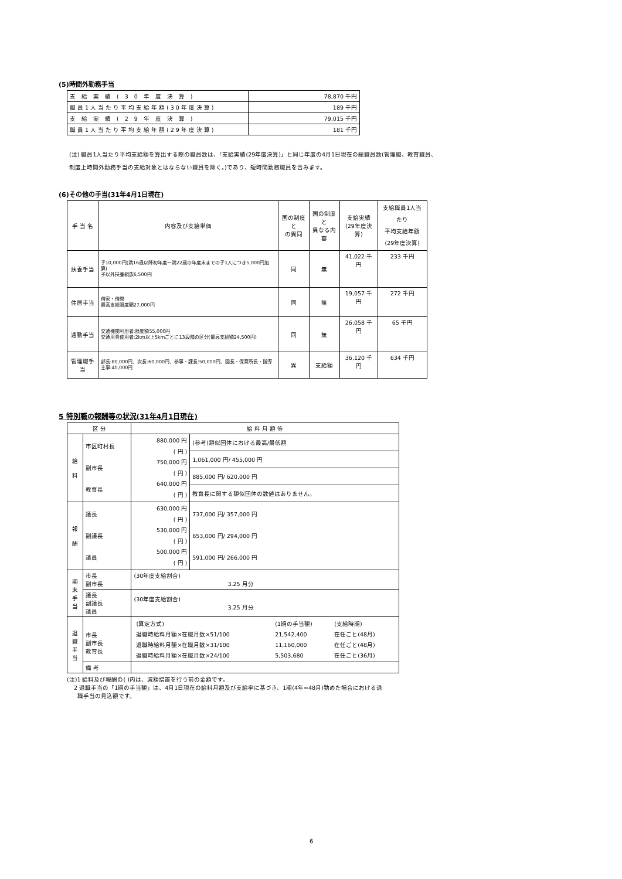(5)時間外勤務手当
| 支給実績(30年度決算) | 78,870 千円 |
| 職員1人当たり平均支給年額(30年度決算) | 189 千円 |
| 支給実績(29年度決算) | 79,015 千円 |
| 職員1人当たり平均支給年額(29年度決算) | 181 千円 |
(注) 職員1人当たり平均支給額を算出する際の職員数は、「支給実績(29年度決算)」と同じ年度の4月1日現在の総職員数(管理職、教育職員、
制度上時間外勤務手当の支給対象とはならない職員を除く。)であり、短時間勤務職員を含みます。
(6)その他の手当(31年4月1日現在)
| 手 当 名 | 内容及び支給単価 | 国の制度と の異同 | 国の制度と 異なる内容 | 支給実績 (29年度決算) | 支給職員1人当たり 平均支給年額 (29年度決算) |
| 扶養手当 | 子10,000円(満16歳以降初年度～満22歳の年度末までの子1人につき5,000円加算) 子以外扶養親族6,500円 | 同 | 無 | 41,022 千円 | 233 千円 |
| 住居手当 | 借家・借間 最高支給限度額27,000円 | 同 | 無 | 19,057 千円 | 272 千円 |
| 通勤手当 | 交通機関利用者:限度額55,000円 交通用具使用者:2km以上5kmごとに13段階の区分(最高支給額24,500円) | 同 | 無 | 26,058 千円 | 65 千円 |
| 管理職手当 | 部長:80,000円、次長:60,000円、参事・課長:50,000円、園長・保育所長・指導主事:40,000円 | 異 | 支給額 | 36,120 千円 | 634 千円 |
5 特別職の報酬等の状況(31年4月1日現在)
| 区 分 | | 給 料 月 額 等 | |
| 給 料 | 市区町村長 副市長 教育長 | 880,000 円 ( 円 ) 750,000 円 ( 円 ) 640,000 円 ( 円 ) | (参考)類似団体における最高/最低額 |
| | | | 1,061,000 円/ 455,000 円 |
| | | | 885,000 円/ 620,000 円 |
| | | | 教育長に関する類似団体の数値はありません。 |
| 報 酬 | 議長 副議長 議員 | 630,000 円 ( 円 ) 530,000 円 ( 円 ) 500,000 円 ( 円 ) | 737,000 円/ 357,000 円 653,000 円/ 294,000 円 591,000 円/ 266,000 円 |
| 期 末 手 当 | 市長 副市長 | (30年度支給割合) 3.25 月分 | |
| | 議長 副議長 議員 | (30年度支給割合) 3.25 月分 | |
| 退 職 手 当 | 市長 副市長 教育長 | / (算定方式) / (1期の手当額) / (支給時期) / / 退職時給料月額×在職月数×51/100 / 21,542,400 / 在任ごと(48月) / / 退職時給料月額×在職月数×31/100 / 11,160,000 / 在任ごと(48月) / / 退職時給料月額×在職月数×24/100 / 5,503,680 / 在任ごと(36月) / | |
| | 備 考 | | |
(注)1 給料及び報酬の( )内は、減額措置を行う前の金額です。
2 退職手当の「1期の手当額」は、4月1日現在の給料月額及び支給率に基づき、1期(4年=48月)勤めた場合における退
職手当の見込額です。
6